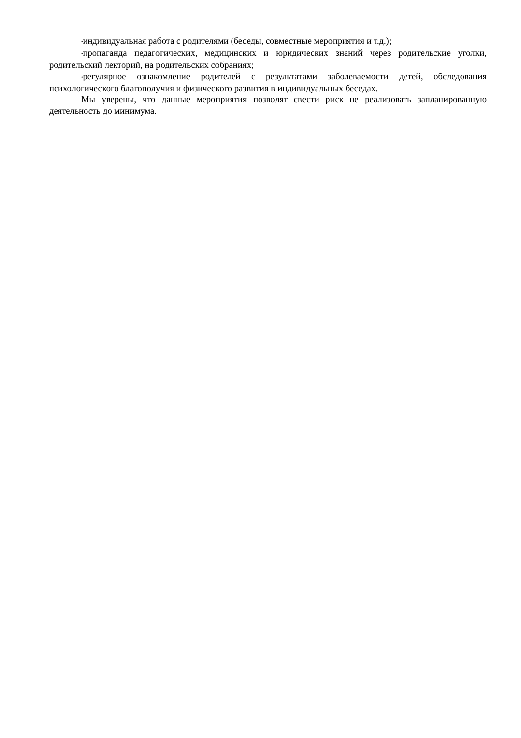•индивидуальная работа с родителями (беседы, совместные мероприятия и т.д.);
•пропаганда педагогических, медицинских и юридических знаний через родительские уголки, родительский лекторий, на родительских собраниях;
•регулярное ознакомление родителей с результатами заболеваемости детей, обследования психологического благополучия и физического развития в индивидуальных беседах.
Мы уверены, что данные мероприятия позволят свести риск не реализовать запланированную деятельность до минимума.